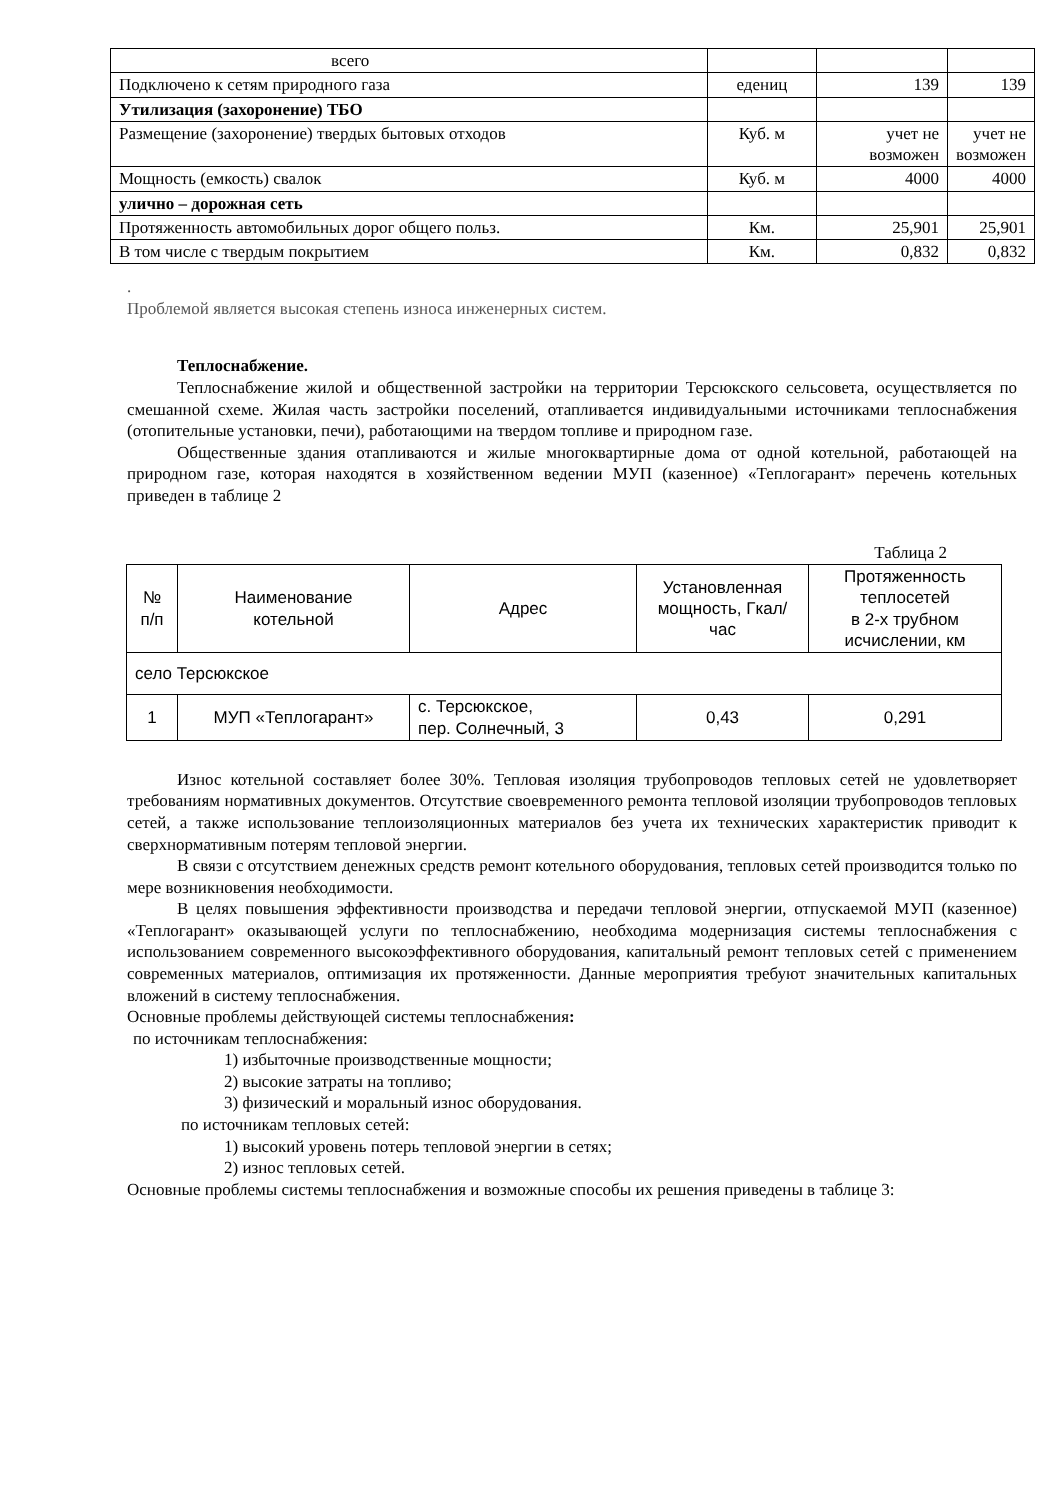| всего | | | |
| Подключено к сетям природного газа | едениц | 139 | 139 |
| Утилизация (захоронение) ТБО | | | |
| Размещение (захоронение) твердых бытовых отходов | Куб. м | учет не возможен | учет не возможен |
| Мощность (емкость) свалок | Куб. м | 4000 | 4000 |
| улично – дорожная сеть | | | |
| Протяженность автомобильных дорог общего польз. | Км. | 25,901 | 25,901 |
| В том числе с твердым покрытием | Км. | 0,832 | 0,832 |
.
Проблемой является высокая степень износа инженерных систем.
Теплоснабжение.
Теплоснабжение жилой и общественной застройки на территории Терсюкского сельсовета, осуществляется по смешанной схеме. Жилая часть застройки поселений, отапливается индивидуальными источниками теплоснабжения (отопительные установки, печи), работающими на твердом топливе и природном газе.
Общественные здания отапливаются и жилые многоквартирные дома от одной котельной, работающей на природном газе, которая находятся в хозяйственном ведении МУП (казенное) «Теплогарант» перечень котельных приведен в таблице 2
Таблица 2
| № п/п | Наименование котельной | Адрес | Установленная мощность, Гкал/час | Протяженность теплосетей в 2-х трубном исчислении, км |
| --- | --- | --- | --- | --- |
| село Терсюкское | | | | |
| 1 | МУП «Теплогарант» | с. Терсюкское, пер. Солнечный, 3 | 0,43 | 0,291 |
Износ котельной составляет более 30%. Тепловая изоляция трубопроводов тепловых сетей не удовлетворяет требованиям нормативных документов. Отсутствие своевременного ремонта тепловой изоляции трубопроводов тепловых сетей, а также использование теплоизоляционных материалов без учета их технических характеристик приводит к сверхнормативным потерям тепловой энергии.
В связи с отсутствием денежных средств ремонт котельного оборудования, тепловых сетей производится только по мере возникновения необходимости.
В целях повышения эффективности производства и передачи тепловой энергии, отпускаемой МУП (казенное) «Теплогарант» оказывающей услуги по теплоснабжению, необходима модернизация системы теплоснабжения с использованием современного высокоэффективного оборудования, капитальный ремонт тепловых сетей с применением современных материалов, оптимизация их протяженности. Данные мероприятия требуют значительных капитальных вложений в систему теплоснабжения.
Основные проблемы действующей системы теплоснабжения:
по источникам теплоснабжения:
1) избыточные производственные мощности;
2) высокие затраты на топливо;
3) физический и моральный износ оборудования.
по источникам тепловых сетей:
1) высокий уровень потерь тепловой энергии в сетях;
2) износ тепловых сетей.
Основные проблемы системы теплоснабжения и возможные способы их решения приведены в таблице 3: